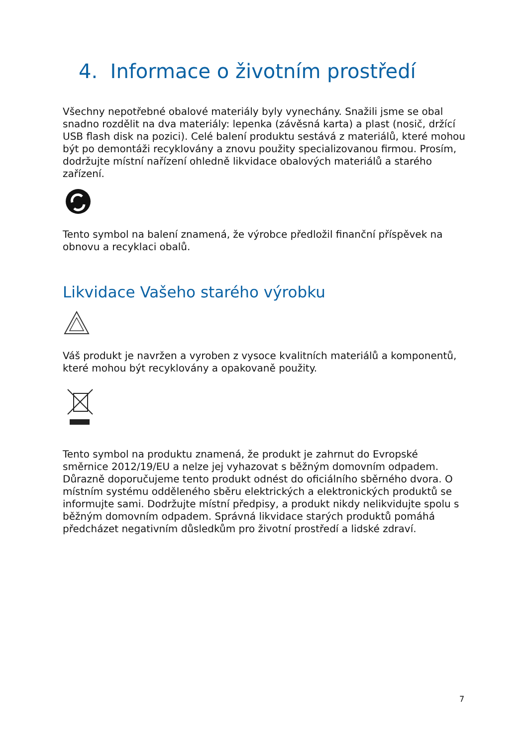4. Informace o životním prostředí
Všechny nepotřebné obalové materiály byly vynechány. Snažili jsme se obal snadno rozdělit na dva materiály: lepenka (závěsná karta) a plast (nosič, držící USB flash disk na pozici). Celé balení produktu sestává z materiálů, které mohou být po demontáži recyklovány a znovu použity specializovanou firmou. Prosím, dodržujte místní nařízení ohledně likvidace obalových materiálů a starého zařízení.
Tento symbol na balení znamená, že výrobce předložil finanční příspěvek na obnovu a recyklaci obalů.
Likvidace Vašeho starého výrobku
Váš produkt je navržen a vyroben z vysoce kvalitních materiálů a komponentů, které mohou být recyklovány a opakovaně použity.
Tento symbol na produktu znamená, že produkt je zahrnut do Evropské směrnice 2012/19/EU a nelze jej vyhazovat s běžným domovním odpadem. Důrazně doporučujeme tento produkt odnést do oficiálního sběrného dvora. O místním systému odděleného sběru elektrických a elektronických produktů se informujte sami. Dodržujte místní předpisy, a produkt nikdy nelikvidujte spolu s běžným domovním odpadem. Správná likvidace starých produktů pomáhá předcházet negativním důsledkům pro životní prostředí a lidské zdraví.
7